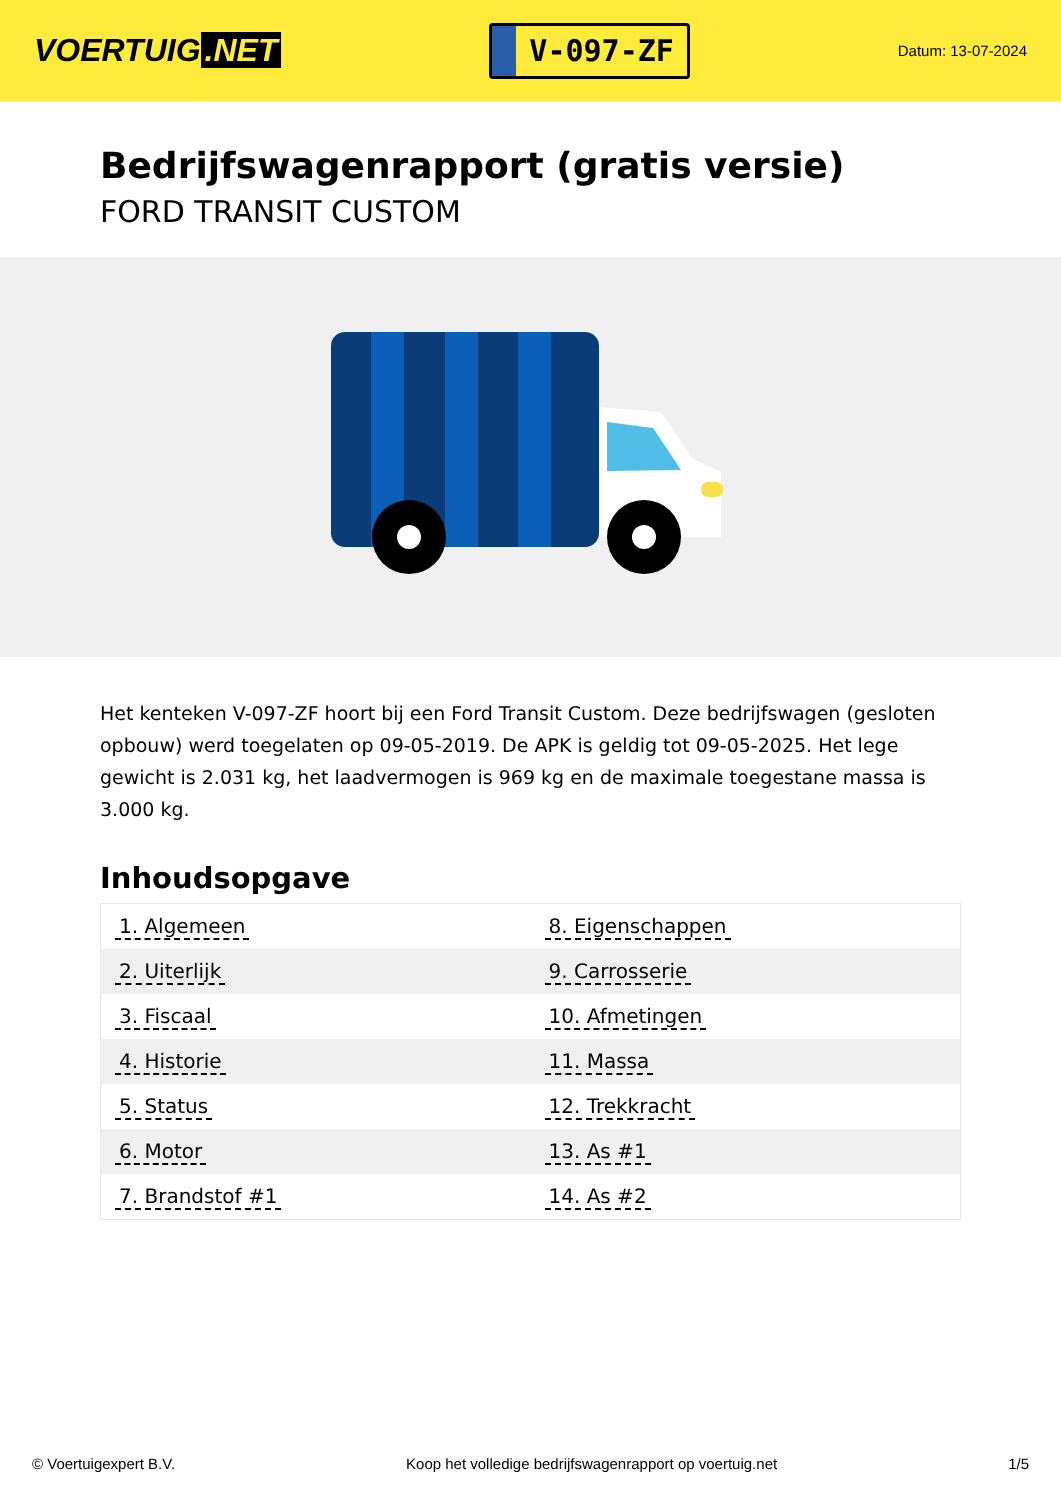VOERTUIG.NET
V-097-ZF
Datum: 13-07-2024
Bedrijfswagenrapport (gratis versie)
FORD TRANSIT CUSTOM
Het kenteken V-097-ZF hoort bij een Ford Transit Custom. Deze bedrijfswagen (gesloten opbouw) werd toegelaten op 09-05-2019. De APK is geldig tot 09-05-2025. Het lege gewicht is 2.031 kg, het laadvermogen is 969 kg en de maximale toegestane massa is 3.000 kg.
Inhoudsopgave
| 1. Algemeen | 8. Eigenschappen |
| 2. Uiterlijk | 9. Carrosserie |
| 3. Fiscaal | 10. Afmetingen |
| 4. Historie | 11. Massa |
| 5. Status | 12. Trekkracht |
| 6. Motor | 13. As #1 |
| 7. Brandstof #1 | 14. As #2 |
© Voertuigexpert B.V. Koop het volledige bedrijfswagenrapport op voertuig.net 1/5